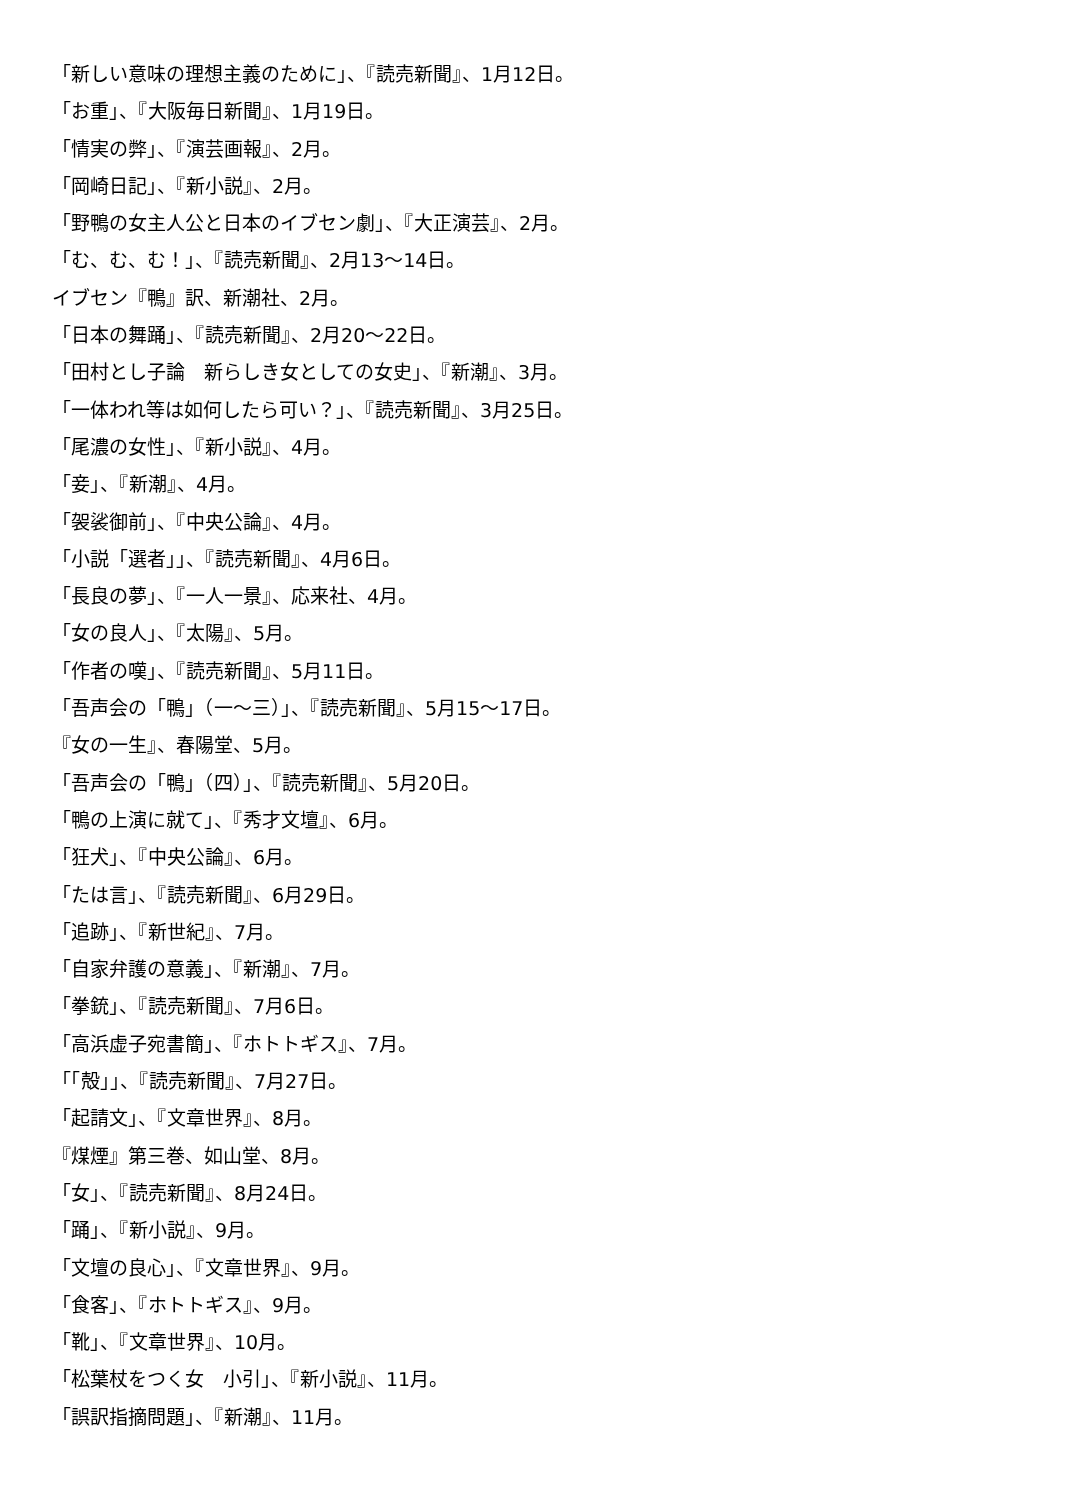「新しい意味の理想主義のために」、『読売新聞』、1月12日。
「お重」、『大阪毎日新聞』、1月19日。
「情実の弊」、『演芸画報』、2月。
「岡崎日記」、『新小説』、2月。
「野鴨の女主人公と日本のイブセン劇」、『大正演芸』、2月。
「む、む、む！」、『読売新聞』、2月13〜14日。
イブセン『鴨』訳、新潮社、2月。
「日本の舞踊」、『読売新聞』、2月20〜22日。
「田村とし子論　新らしき女としての女史」、『新潮』、3月。
「一体われ等は如何したら可い？」、『読売新聞』、3月25日。
「尾濃の女性」、『新小説』、4月。
「妾」、『新潮』、4月。
「袈裟御前」、『中央公論』、4月。
「小説「選者」」、『読売新聞』、4月6日。
「長良の夢」、『一人一景』、応来社、4月。
「女の良人」、『太陽』、5月。
「作者の嘆」、『読売新聞』、5月11日。
「吾声会の「鴨」（一〜三）」、『読売新聞』、5月15〜17日。
『女の一生』、春陽堂、5月。
「吾声会の「鴨」（四）」、『読売新聞』、5月20日。
「鴨の上演に就て」、『秀才文壇』、6月。
「狂犬」、『中央公論』、6月。
「たは言」、『読売新聞』、6月29日。
「追跡」、『新世紀』、7月。
「自家弁護の意義」、『新潮』、7月。
「拳銃」、『読売新聞』、7月6日。
「高浜虚子宛書簡」、『ホトトギス』、7月。
「「殻」」、『読売新聞』、7月27日。
「起請文」、『文章世界』、8月。
『煤煙』第三巻、如山堂、8月。
「女」、『読売新聞』、8月24日。
「踊」、『新小説』、9月。
「文壇の良心」、『文章世界』、9月。
「食客」、『ホトトギス』、9月。
「靴」、『文章世界』、10月。
「松葉杖をつく女　小引」、『新小説』、11月。
「誤訳指摘問題」、『新潮』、11月。